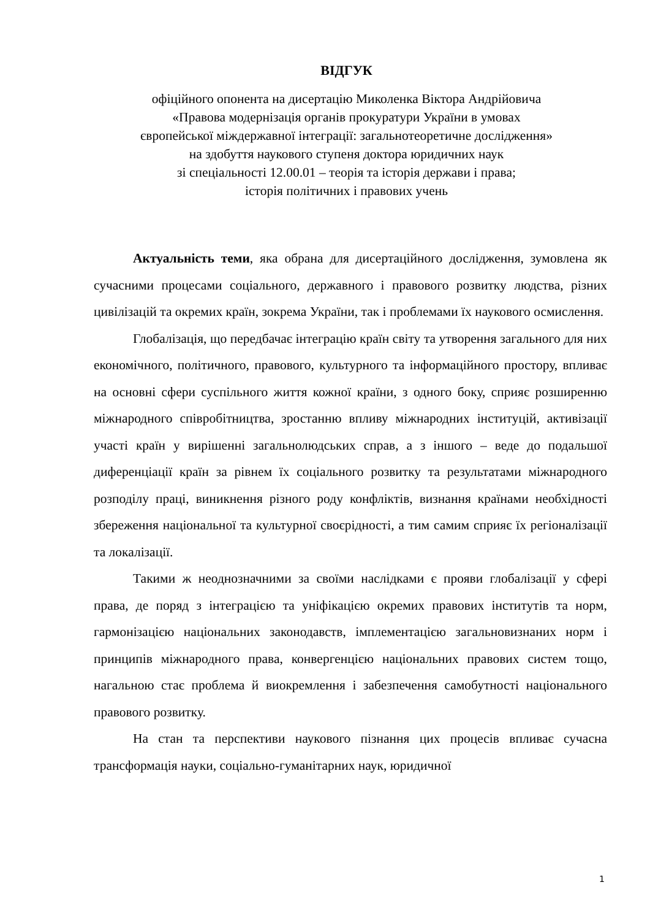ВІДГУК
офіційного опонента на дисертацію Миколенка Віктора Андрійовича
«Правова модернізація органів прокуратури України в умовах
європейської міждержавної інтеграції: загальнотеоретичне дослідження»
на здобуття наукового ступеня доктора юридичних наук
зі спеціальності 12.00.01 – теорія та історія держави і права;
історія політичних і правових учень
Актуальність теми, яка обрана для дисертаційного дослідження, зумовлена як сучасними процесами соціального, державного і правового розвитку людства, різних цивілізацій та окремих країн, зокрема України, так і проблемами їх наукового осмислення.
Глобалізація, що передбачає інтеграцію країн світу та утворення загального для них економічного, політичного, правового, культурного та інформаційного простору, впливає на основні сфери суспільного життя кожної країни, з одного боку, сприяє розширенню міжнародного співробітництва, зростанню впливу міжнародних інституцій, активізації участі країн у вирішенні загальнолюдських справ, а з іншого – веде до подальшої диференціації країн за рівнем їх соціального розвитку та результатами міжнародного розподілу праці, виникнення різного роду конфліктів, визнання країнами необхідності збереження національної та культурної своєрідності, а тим самим сприяє їх регіоналізації та локалізації.
Такими ж неоднозначними за своїми наслідками є прояви глобалізації у сфері права, де поряд з інтеграцією та уніфікацією окремих правових інститутів та норм, гармонізацією національних законодавств, імплементацією загальновизнаних норм і принципів міжнародного права, конвергенцією національних правових систем тощо, нагальною стає проблема й виокремлення і забезпечення самобутності національного правового розвитку.
На стан та перспективи наукового пізнання цих процесів впливає сучасна трансформація науки, соціально-гуманітарних наук, юридичної
1